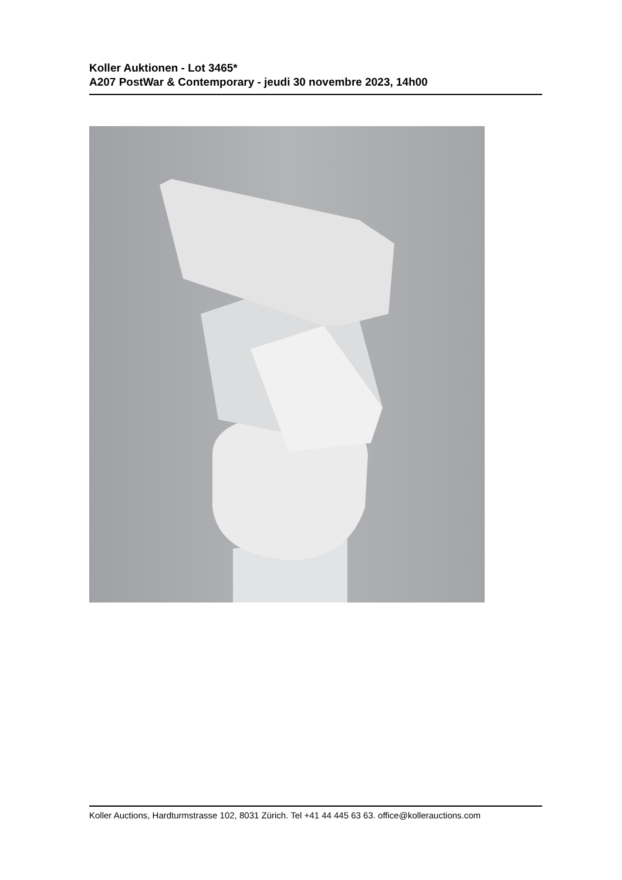Koller Auktionen - Lot 3465*
A207 PostWar & Contemporary - jeudi 30 novembre 2023, 14h00
Koller Auctions, Hardturmstrasse 102, 8031 Zürich. Tel +41 44 445 63 63. office@kollerauctions.com